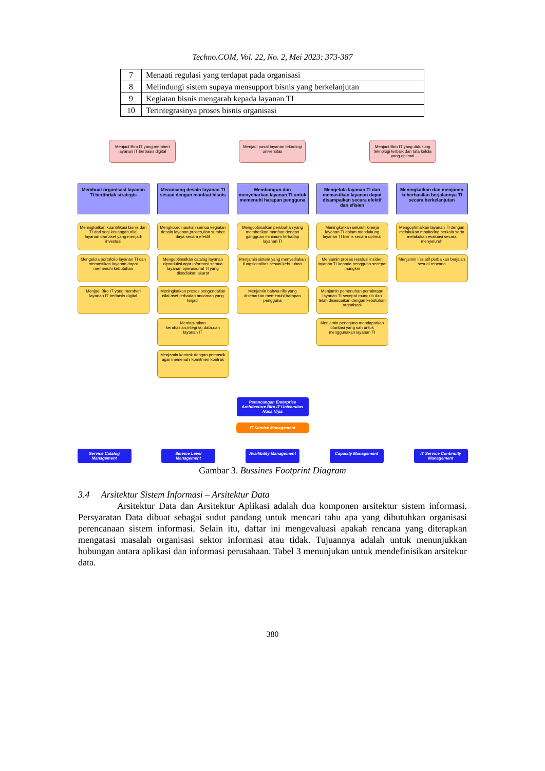Techno.COM, Vol. 22, No. 2, Mei 2023: 373-387
| 7 | Menaati regulasi yang terdapat pada organisasi |
| 8 | Melindungi sistem supaya mensupport bisnis yang berkelanjutan |
| 9 | Kegiatan bisnis mengarah kepada layanan TI |
| 10 | Terintegrasinya proses bisnis organisasi |
Menjadi Biro IT yang memberi layanan IT berbasis digital
Menjadi pusat layanan teknologi universitas
Menjadi Biro IT yang didukung teknologi terbaik dan tata kelola yang optimal
Membuat organisasi layanan TI bertindak strategis
Meningkatkan kuantifikasi bisnis dan TI dari segi keuangan,nilai layanan,dan aset yang menjadi investasi
Mengelola portofolio layanan TI dan memastikan layanan dapat memenuhi kebutuhan
Menjadi Biro IT yang memberi layanan IT berbasis digital
Merancang desain layanan TI sesuai dengan manfaat bisnis
Mengkoordinasikan semua kegiatan desain layanan,proses,dan sumber daya secara efektif
Mengoptimalkan catalog layanan diproduksi agar informasi semua layanan operasional TI yang disediakan akurat
Meningkatkan proses pengendalian nilai aset terhadap ancaman yang terjadi
Meningkatkan kerahasian,integrasi,data,dan layanan IT
Menjamin kontrak dengan pemasok agar memenuhi komitmen kontrak
Membangun dan menyebarkan layanan TI untuk memenuhi harapan pengguna
Mengoptimalkan perubahan yang memberikan manfaat dengan gangguan minimum terhadap layanan TI
Menjamin sistem yang menyediakan fungsionalitas sesuai kebutuhan
Menjamin bahwa rilis yang disebarkan memenuhi harapan pengguna
Mengelola layanan TI dan memastikan layanan dapat disampaikan secara efektif dan efisien
Meningkatkan seluruh kinerja layanan TI dalam mendukung layanan TI bisnis secara optimal
Menjamin proses resolusi insiden layanan TI kepada pengguna secepat mungkin
Menjamin pemenuhan permintaan layanan TI secepat mungkin dan telah disesuaikan dengan kebutuhan organisasi
Menjamin pengguna mendapatkan otoritasi yang sah untuk menggunakan layanan TI
Meningkatkan dan menjamin keberhasilan berjalannya TI secara berkelanjutan
Mengoptimalkan layanan TI dengan melakukan monitoring berkala serta melakukan evaluasi secara menyeluruh
Menjamin inisiatif perbaikan berjalan sesuai rencana
Perancangan Enterprise Architecture Biro IT Universitas Nusa Nipa
IT Service Management
Service Catalog Management
Service Level Management
Availibility Management
Capacity Management IT Service Continuity Management
Gambar 3. Bussines Footprint Diagram
3.4 Arsitektur Sistem Informasi – Arsitektur Data
Arsitektur Data dan Arsitektur Aplikasi adalah dua komponen arsitektur sistem informasi. Persyaratan Data dibuat sebagai sudut pandang untuk mencari tahu apa yang dibutuhkan organisasi perencanaan sistem informasi. Selain itu, daftar ini mengevaluasi apakah rencana yang diterapkan mengatasi masalah organisasi sektor informasi atau tidak. Tujuannya adalah untuk menunjukkan hubungan antara aplikasi dan informasi perusahaan. Tabel 3 menunjukan untuk mendefinisikan arsitekur data.
380